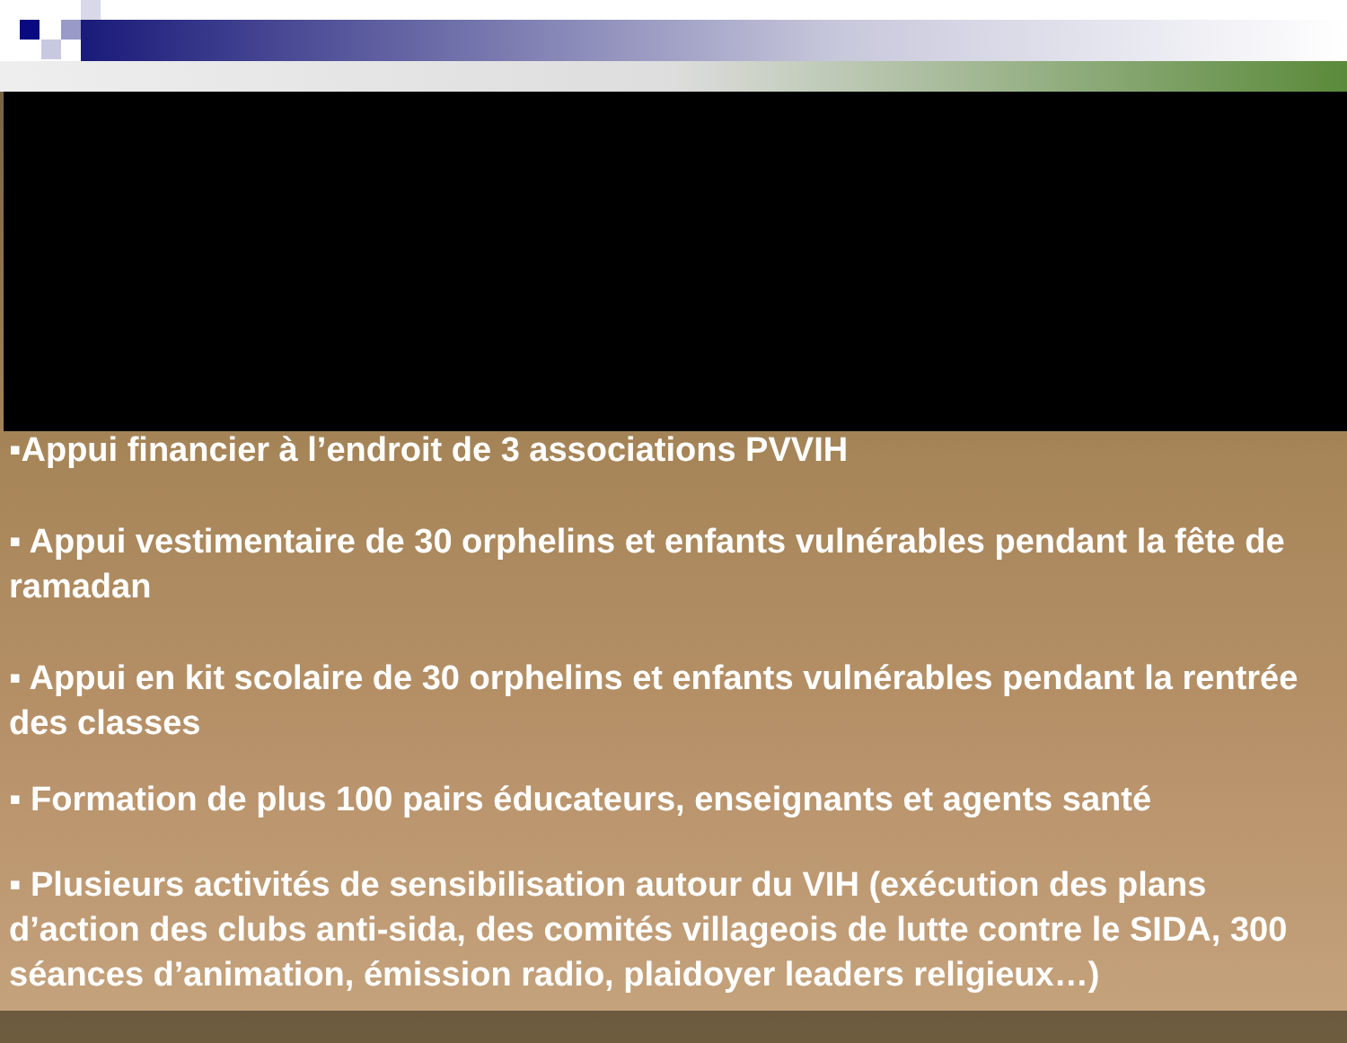▪Appui financier à l’endroit de 3 associations PVVIH
▪ Appui vestimentaire de 30 orphelins et enfants vulnérables pendant la fête de ramadan
▪ Appui en kit scolaire de 30 orphelins et enfants vulnérables pendant la rentrée des classes
▪ Formation de plus 100 pairs éducateurs, enseignants et agents santé
▪ Plusieurs activités de sensibilisation autour du VIH (exécution des plans d’action des clubs anti-sida, des comités villageois de lutte contre le SIDA, 300 séances d’animation, émission radio, plaidoyer leaders religieux…)